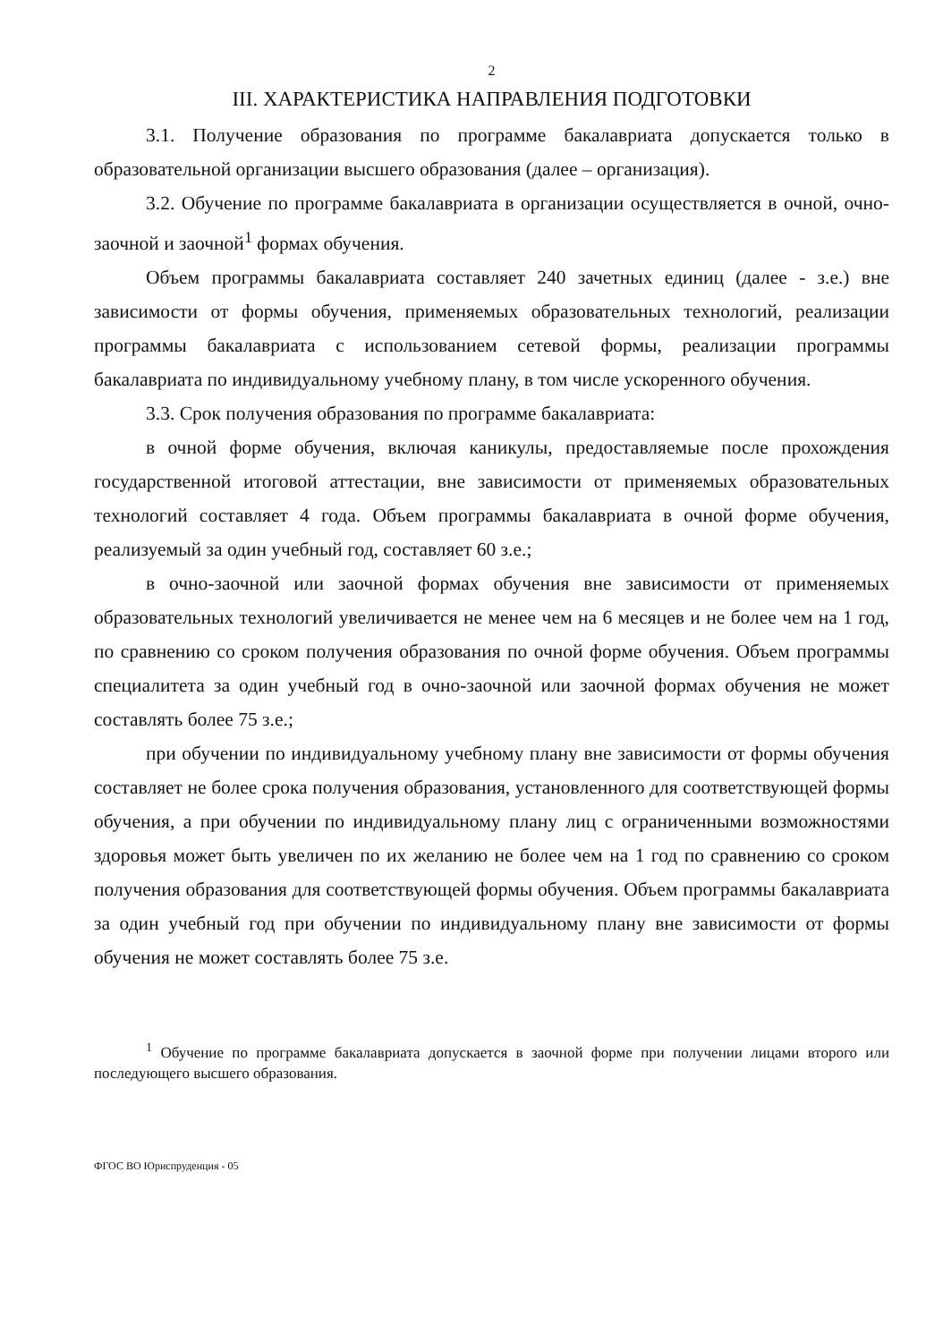2
III. ХАРАКТЕРИСТИКА НАПРАВЛЕНИЯ ПОДГОТОВКИ
3.1. Получение образования по программе бакалавриата допускается только в образовательной организации высшего образования (далее – организация).
3.2. Обучение по программе бакалавриата в организации осуществляется в очной, очно-заочной и заочной<sup>1</sup> формах обучения.
Объем программы бакалавриата составляет 240 зачетных единиц (далее - з.е.) вне зависимости от формы обучения, применяемых образовательных технологий, реализации программы бакалавриата с использованием сетевой формы, реализации программы бакалавриата по индивидуальному учебному плану, в том числе ускоренного обучения.
3.3. Срок получения образования по программе бакалавриата:
в очной форме обучения, включая каникулы, предоставляемые после прохождения государственной итоговой аттестации, вне зависимости от применяемых образовательных технологий составляет 4 года. Объем программы бакалавриата в очной форме обучения, реализуемый за один учебный год, составляет 60 з.е.;
в очно-заочной или заочной формах обучения вне зависимости от применяемых образовательных технологий увеличивается не менее чем на 6 месяцев и не более чем на 1 год, по сравнению со сроком получения образования по очной форме обучения. Объем программы специалитета за один учебный год в очно-заочной или заочной формах обучения не может составлять более 75 з.е.;
при обучении по индивидуальному учебному плану вне зависимости от формы обучения составляет не более срока получения образования, установленного для соответствующей формы обучения, а при обучении по индивидуальному плану лиц с ограниченными возможностями здоровья может быть увеличен по их желанию не более чем на 1 год по сравнению со сроком получения образования для соответствующей формы обучения. Объем программы бакалавриата за один учебный год при обучении по индивидуальному плану вне зависимости от формы обучения не может составлять более 75 з.е.
<sup>1</sup> Обучение по программе бакалавриата допускается в заочной форме при получении лицами второго или последующего высшего образования.
ФГОС ВО Юриспруденция - 05